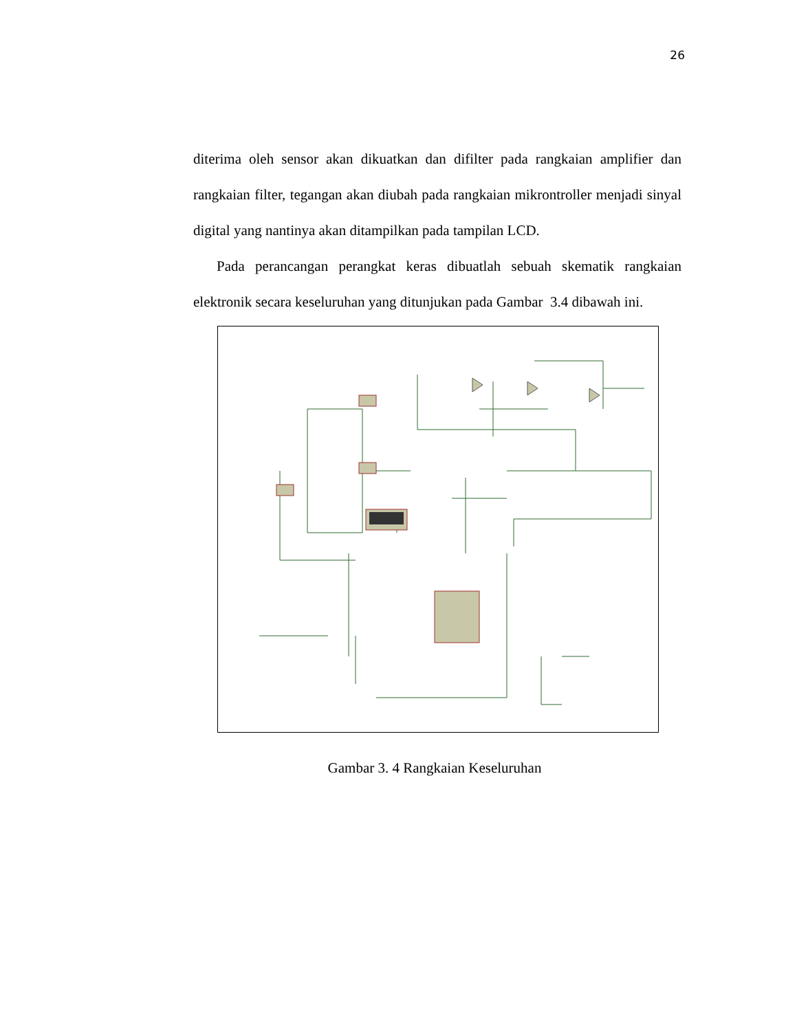26
diterima oleh sensor akan dikuatkan dan difilter pada rangkaian amplifier dan rangkaian filter, tegangan akan diubah pada rangkaian mikrontroller menjadi sinyal digital yang nantinya akan ditampilkan pada tampilan LCD.
Pada perancangan perangkat keras dibuatlah sebuah skematik rangkaian elektronik secara keseluruhan yang ditunjukan pada Gambar 3.4 dibawah ini.
Gambar 3. 4 Rangkaian Keseluruhan